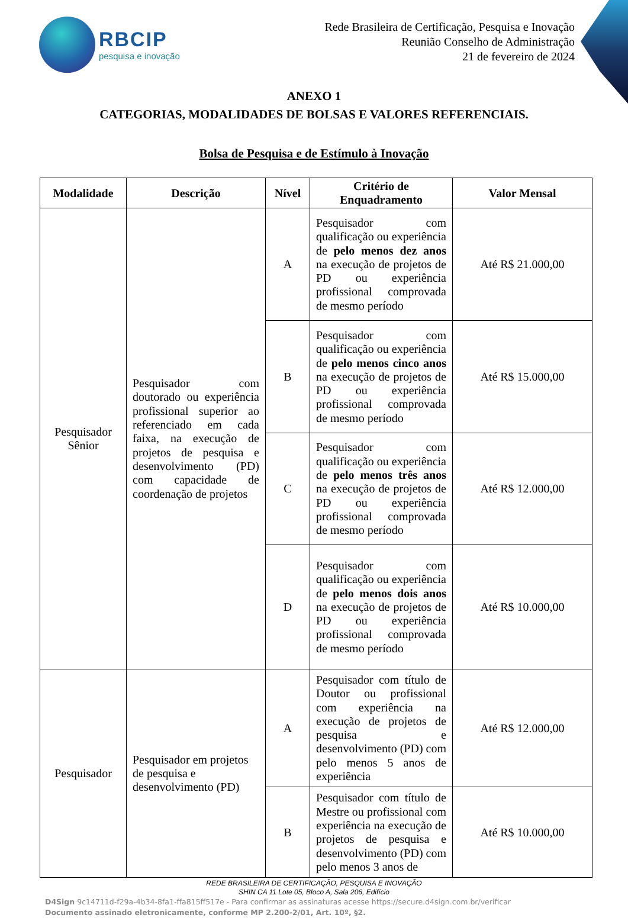RBCIP
pesquisa e inovação
Rede Brasileira de Certificação, Pesquisa e Inovação
Reunião Conselho de Administração
21 de fevereiro de 2024
ANEXO 1
CATEGORIAS, MODALIDADES DE BOLSAS E VALORES REFERENCIAIS.
Bolsa de Pesquisa e de Estímulo à Inovação
| Modalidade | Descrição | Nível | Critério de Enquadramento | Valor Mensal |
| --- | --- | --- | --- | --- |
| Pesquisador Sênior | Pesquisador com doutorado ou experiência profissional superior ao referenciado em cada faixa, na execução de projetos de pesquisa e desenvolvimento (PD) com capacidade de coordenação de projetos | A | Pesquisador com qualificação ou experiência de pelo menos dez anos na execução de projetos de PD ou experiência profissional comprovada de mesmo período | Até R$ 21.000,00 |
| | | B | Pesquisador com qualificação ou experiência de pelo menos cinco anos na execução de projetos de PD ou experiência profissional comprovada de mesmo período | Até R$ 15.000,00 |
| | | C | Pesquisador com qualificação ou experiência de pelo menos três anos na execução de projetos de PD ou experiência profissional comprovada de mesmo período | Até R$ 12.000,00 |
| | | D | Pesquisador com qualificação ou experiência de pelo menos dois anos na execução de projetos de PD ou experiência profissional comprovada de mesmo período | Até R$ 10.000,00 |
| Pesquisador | Pesquisador em projetos de pesquisa e desenvolvimento (PD) | A | Pesquisador com título de Doutor ou profissional com experiência na execução de projetos de pesquisa e desenvolvimento (PD) com pelo menos 5 anos de experiência | Até R$ 12.000,00 |
| | | B | Pesquisador com título de Mestre ou profissional com experiência na execução de projetos de pesquisa e desenvolvimento (PD) com pelo menos 3 anos de | Até R$ 10.000,00 |
REDE BRASILEIRA DE CERTIFICAÇÃO, PESQUISA E INOVAÇÃO
SHIN CA 11 Lote 05, Bloco A, Sala 206, Edifício
D4Sign 9c14711d-f29a-4b34-8fa1-ffa815ff517e - Para confirmar as assinaturas acesse https://secure.d4sign.com.br/verificar
Documento assinado eletronicamente, conforme MP 2.200-2/01, Art. 10º, §2.